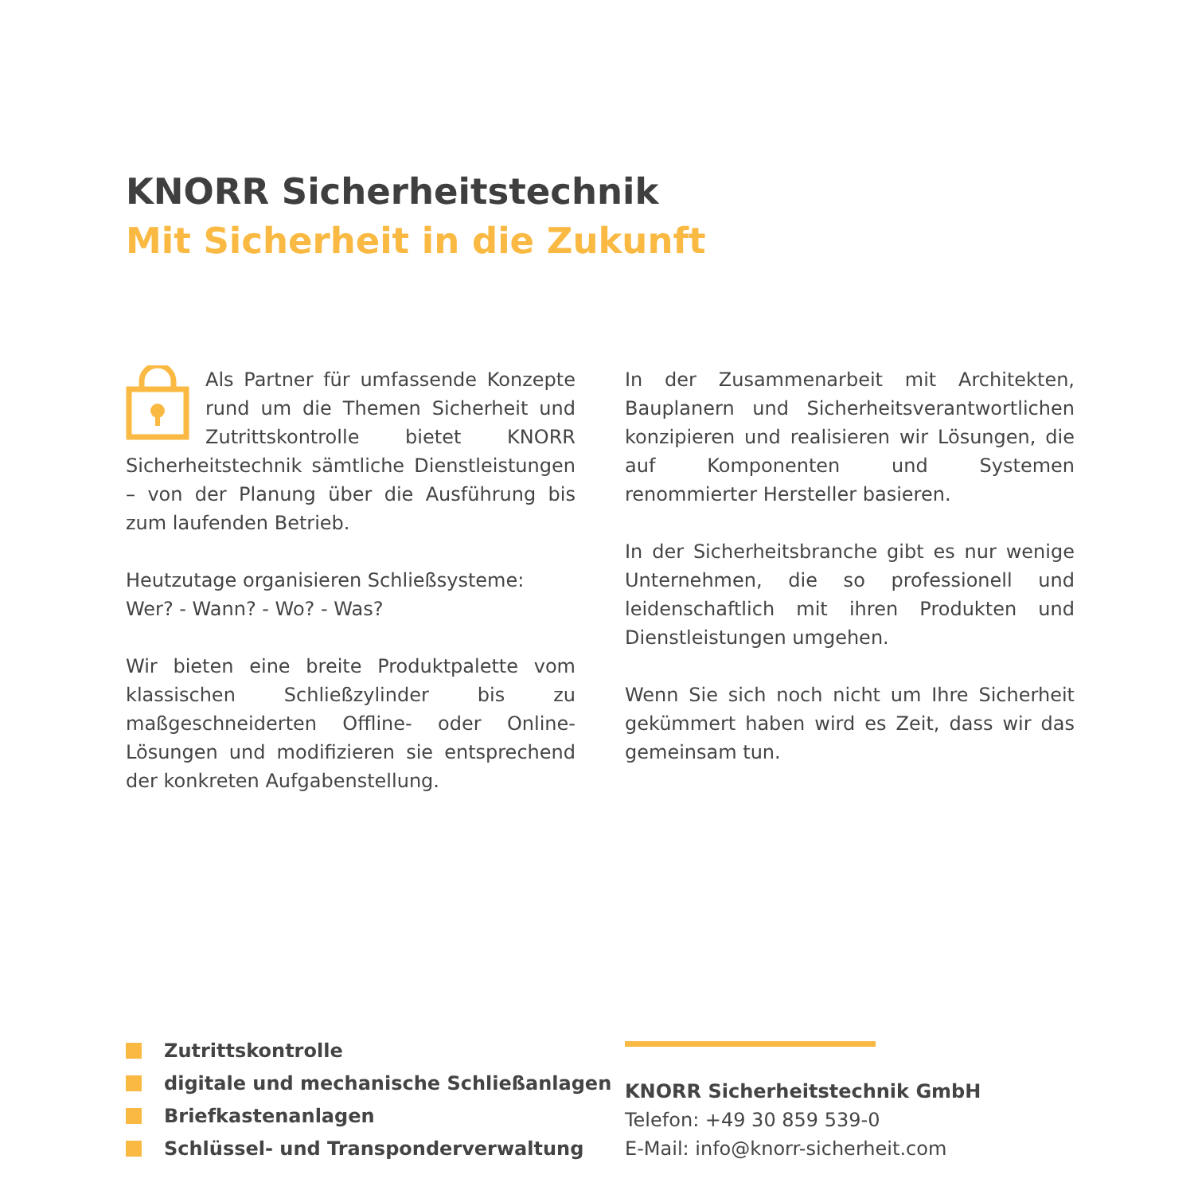KNORR Sicherheitstechnik
Mit Sicherheit in die Zukunft
Als Partner für umfassende Konzepte rund um die Themen Sicherheit und Zutrittskontrolle bietet KNORR Sicherheitstechnik sämtliche Dienstleistungen – von der Planung über die Ausführung bis zum laufenden Betrieb.
Heutzutage organisieren Schließsysteme:
Wer? - Wann? - Wo? - Was?
Wir bieten eine breite Produktpalette vom klassischen Schließzylinder bis zu maßgeschneiderten Offline- oder Online-Lösungen und modifizieren sie entsprechend der konkreten Aufgabenstellung.
In der Zusammenarbeit mit Architekten, Bauplanern und Sicherheitsverantwortlichen konzipieren und realisieren wir Lösungen, die auf Komponenten und Systemen renommierter Hersteller basieren.
In der Sicherheitsbranche gibt es nur wenige Unternehmen, die so professionell und leidenschaftlich mit ihren Produkten und Dienstleistungen umgehen.
Wenn Sie sich noch nicht um Ihre Sicherheit gekümmert haben wird es Zeit, dass wir das gemeinsam tun.
Zutrittskontrolle
digitale und mechanische Schließanlagen
Briefkastenanlagen
Schlüssel- und Transponderverwaltung
KNORR Sicherheitstechnik GmbH
Telefon: +49 30 859 539-0
E-Mail: info@knorr-sicherheit.com